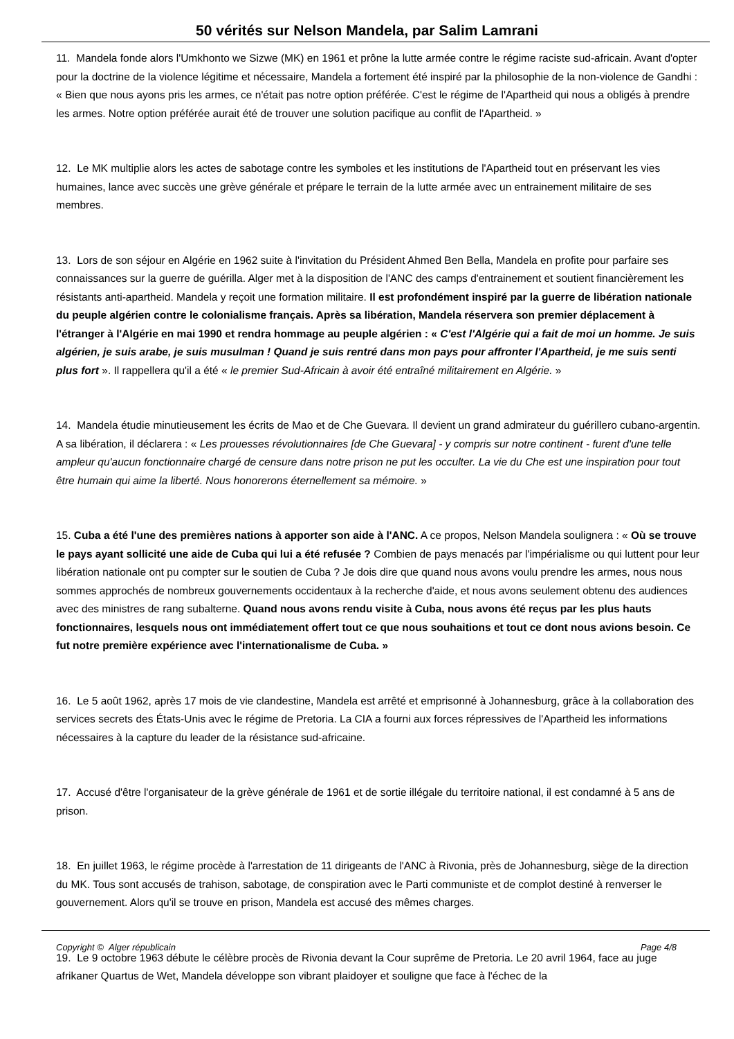50 vérités sur Nelson Mandela, par Salim Lamrani
11. Mandela fonde alors l'Umkhonto we Sizwe (MK) en 1961 et prône la lutte armée contre le régime raciste sud-africain. Avant d'opter pour la doctrine de la violence légitime et nécessaire, Mandela a fortement été inspiré par la philosophie de la non-violence de Gandhi : « Bien que nous ayons pris les armes, ce n'était pas notre option préférée. C'est le régime de l'Apartheid qui nous a obligés à prendre les armes. Notre option préférée aurait été de trouver une solution pacifique au conflit de l'Apartheid. »
12. Le MK multiplie alors les actes de sabotage contre les symboles et les institutions de l'Apartheid tout en préservant les vies humaines, lance avec succès une grève générale et prépare le terrain de la lutte armée avec un entrainement militaire de ses membres.
13. Lors de son séjour en Algérie en 1962 suite à l'invitation du Président Ahmed Ben Bella, Mandela en profite pour parfaire ses connaissances sur la guerre de guérilla. Alger met à la disposition de l'ANC des camps d'entrainement et soutient financièrement les résistants anti-apartheid. Mandela y reçoit une formation militaire. Il est profondément inspiré par la guerre de libération nationale du peuple algérien contre le colonialisme français. Après sa libération, Mandela réservera son premier déplacement à l'étranger à l'Algérie en mai 1990 et rendra hommage au peuple algérien : « C'est l'Algérie qui a fait de moi un homme. Je suis algérien, je suis arabe, je suis musulman ! Quand je suis rentré dans mon pays pour affronter l'Apartheid, je me suis senti plus fort ». Il rappellera qu'il a été « le premier Sud-Africain à avoir été entraîné militairement en Algérie. »
14. Mandela étudie minutieusement les écrits de Mao et de Che Guevara. Il devient un grand admirateur du guérillero cubano-argentin. A sa libération, il déclarera : « Les prouesses révolutionnaires [de Che Guevara] - y compris sur notre continent - furent d'une telle ampleur qu'aucun fonctionnaire chargé de censure dans notre prison ne put les occulter. La vie du Che est une inspiration pour tout être humain qui aime la liberté. Nous honorerons éternellement sa mémoire. »
15. Cuba a été l'une des premières nations à apporter son aide à l'ANC. A ce propos, Nelson Mandela soulignera : « Où se trouve le pays ayant sollicité une aide de Cuba qui lui a été refusée ? Combien de pays menacés par l'impérialisme ou qui luttent pour leur libération nationale ont pu compter sur le soutien de Cuba ? Je dois dire que quand nous avons voulu prendre les armes, nous nous sommes approchés de nombreux gouvernements occidentaux à la recherche d'aide, et nous avons seulement obtenu des audiences avec des ministres de rang subalterne. Quand nous avons rendu visite à Cuba, nous avons été reçus par les plus hauts fonctionnaires, lesquels nous ont immédiatement offert tout ce que nous souhaitions et tout ce dont nous avions besoin. Ce fut notre première expérience avec l'internationalisme de Cuba. »
16. Le 5 août 1962, après 17 mois de vie clandestine, Mandela est arrêté et emprisonné à Johannesburg, grâce à la collaboration des services secrets des États-Unis avec le régime de Pretoria. La CIA a fourni aux forces répressives de l'Apartheid les informations nécessaires à la capture du leader de la résistance sud-africaine.
17. Accusé d'être l'organisateur de la grève générale de 1961 et de sortie illégale du territoire national, il est condamné à 5 ans de prison.
18. En juillet 1963, le régime procède à l'arrestation de 11 dirigeants de l'ANC à Rivonia, près de Johannesburg, siège de la direction du MK. Tous sont accusés de trahison, sabotage, de conspiration avec le Parti communiste et de complot destiné à renverser le gouvernement. Alors qu'il se trouve en prison, Mandela est accusé des mêmes charges.
19. Le 9 octobre 1963 débute le célèbre procès de Rivonia devant la Cour suprême de Pretoria. Le 20 avril 1964, face au juge afrikaner Quartus de Wet, Mandela développe son vibrant plaidoyer et souligne que face à l'échec de la
Copyright © Alger républicain Page 4/8